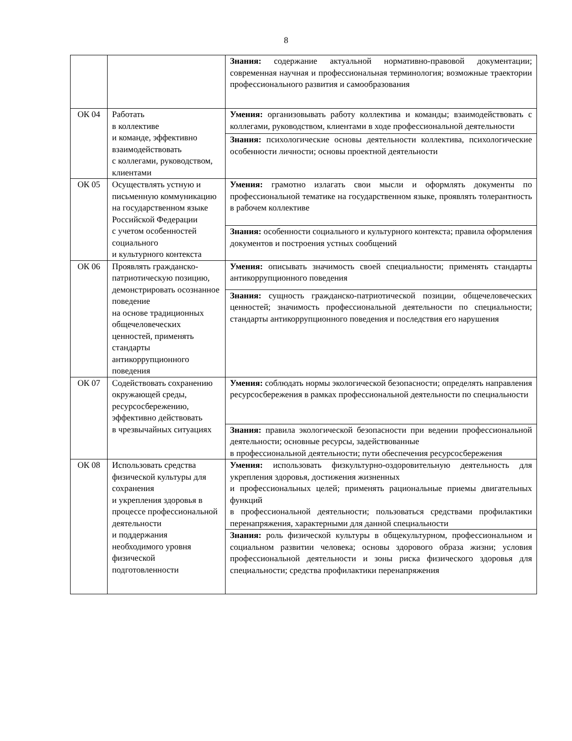8
| | | Знания: содержание актуальной нормативно-правовой документации; современная научная и профессиональная терминология; возможные траектории профессионального развития и самообразования |
| ОК 04 | Работать в коллективе и команде, эффективно взаимодействовать с коллегами, руководством, клиентами | Умения: организовывать работу коллектива и команды; взаимодействовать с коллегами, руководством, клиентами в ходе профессиональной деятельности |
| | | Знания: психологические основы деятельности коллектива, психологические особенности личности; основы проектной деятельности |
| ОК 05 | Осуществлять устную и письменную коммуникацию на государственном языке Российской Федерации с учетом особенностей социального и культурного контекста | Умения: грамотно излагать свои мысли и оформлять документы по профессиональной тематике на государственном языке, проявлять толерантность в рабочем коллективе |
| | | Знания: особенности социального и культурного контекста; правила оформления документов и построения устных сообщений |
| ОК 06 | Проявлять гражданско-патриотическую позицию, демонстрировать осознанное поведение на основе традиционных общечеловеческих ценностей, применять стандарты антикоррупционного поведения | Умения: описывать значимость своей специальности; применять стандарты антикоррупционного поведения |
| | | Знания: сущность гражданско-патриотической позиции, общечеловеческих ценностей; значимость профессиональной деятельности по специальности; стандарты антикоррупционного поведения и последствия его нарушения |
| ОК 07 | Содействовать сохранению окружающей среды, ресурсосбережению, эффективно действовать в чрезвычайных ситуациях | Умения: соблюдать нормы экологической безопасности; определять направления ресурсосбережения в рамках профессиональной деятельности по специальности |
| | | Знания: правила экологической безопасности при ведении профессиональной деятельности; основные ресурсы, задействованные в профессиональной деятельности; пути обеспечения ресурсосбережения |
| ОК 08 | Использовать средства физической культуры для сохранения и укрепления здоровья в процессе профессиональной деятельности и поддержания необходимого уровня физической подготовленности | Умения: использовать физкультурно-оздоровительную деятельность для укрепления здоровья, достижения жизненных и профессиональных целей; применять рациональные приемы двигательных функций в профессиональной деятельности; пользоваться средствами профилактики перенапряжения, характерными для данной специальности |
| | | Знания: роль физической культуры в общекультурном, профессиональном и социальном развитии человека; основы здорового образа жизни; условия профессиональной деятельности и зоны риска физического здоровья для специальности; средства профилактики перенапряжения |